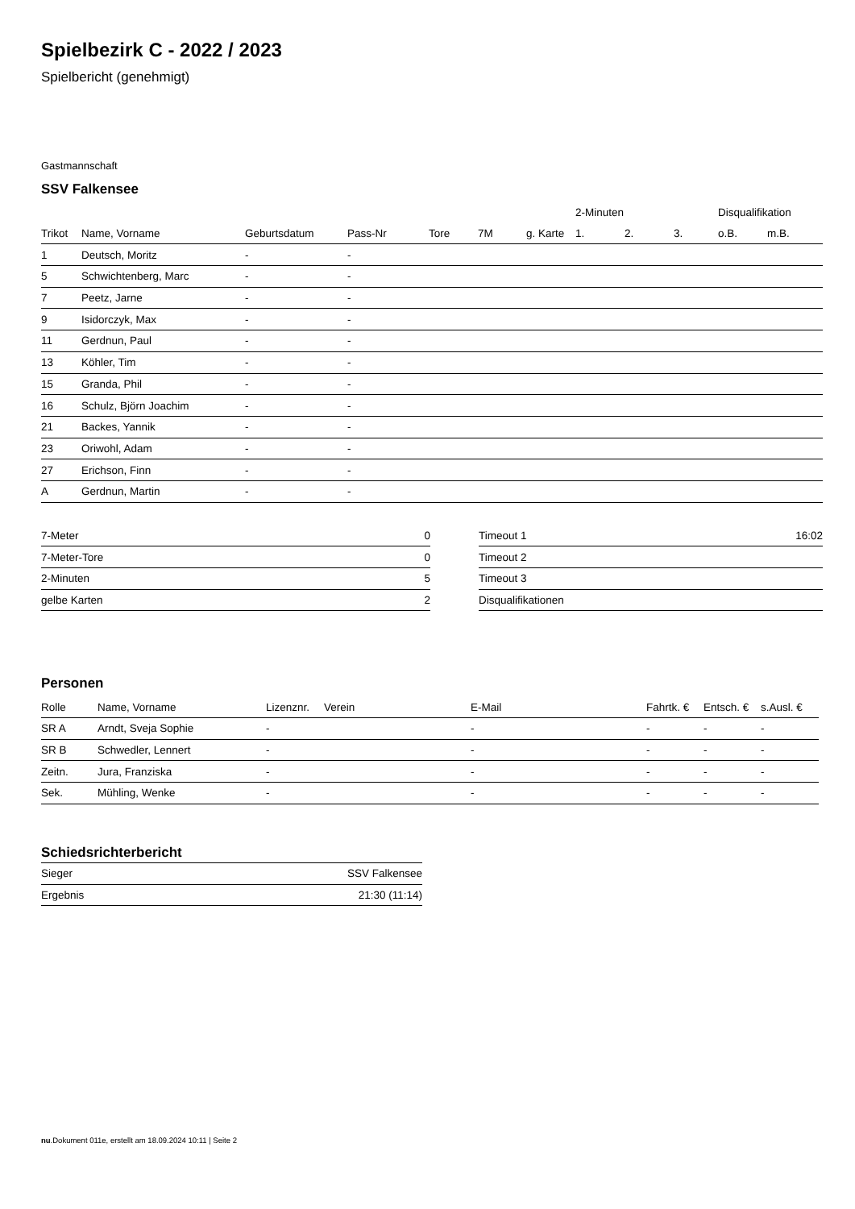Spielbezirk C - 2022 / 2023
Spielbericht (genehmigt)
Gastmannschaft
SSV Falkensee
| | | | | | | | 2-Minuten | | | Disqualifikation | |
| --- | --- | --- | --- | --- | --- | --- | --- | --- | --- | --- | --- |
| Trikot | Name, Vorname | Geburtsdatum | Pass-Nr | Tore | 7M | g. Karte | 1. | 2. | 3. | o.B. | m.B. |
| 1 | Deutsch, Moritz | - | - | | | | | | | | |
| 5 | Schwichtenberg, Marc | - | - | | | | | | | | |
| 7 | Peetz, Jarne | - | - | | | | | | | | |
| 9 | Isidorczyk, Max | - | - | | | | | | | | |
| 11 | Gerdnun, Paul | - | - | | | | | | | | |
| 13 | Köhler, Tim | - | - | | | | | | | | |
| 15 | Granda, Phil | - | - | | | | | | | | |
| 16 | Schulz, Björn Joachim | - | - | | | | | | | | |
| 21 | Backes, Yannik | - | - | | | | | | | | |
| 23 | Oriwohl, Adam | - | - | | | | | | | | |
| 27 | Erichson, Finn | - | - | | | | | | | | |
| A | Gerdnun, Martin | - | - | | | | | | | | |
| 7-Meter | 0 |
| 7-Meter-Tore | 0 |
| 2-Minuten | 5 |
| gelbe Karten | 2 |
| Timeout 1 | 16:02 |
| Timeout 2 | |
| Timeout 3 | |
| Disqualifikationen | |
Personen
| Rolle | Name, Vorname | Lizenznr. | Verein | E-Mail | Fahrtk. € | Entsch. € | s.Ausl. € |
| --- | --- | --- | --- | --- | --- | --- | --- |
| SR A | Arndt, Sveja Sophie | - | | - | - | - | - |
| SR B | Schwedler, Lennert | - | | - | - | - | - |
| Zeitn. | Jura, Franziska | - | | - | - | - | - |
| Sek. | Mühling, Wenke | - | | - | - | - | - |
Schiedsrichterbericht
| Sieger | SSV Falkensee |
| Ergebnis | 21:30 (11:14) |
nu.Dokument 011e, erstellt am 18.09.2024 10:11 | Seite 2